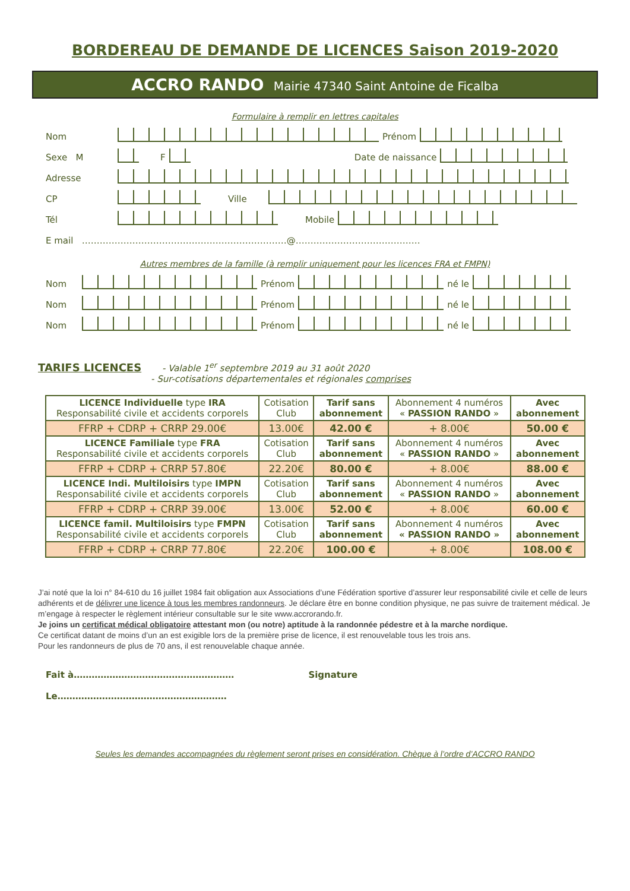BORDEREAU DE DEMANDE DE LICENCES Saison 2019-2020
ACCRO RANDO Mairie 47340 Saint Antoine de Ficalba
Formulaire à remplir en lettres capitales
Nom Prénom
Sexe M F Date de naissance
Adresse
CP Ville
Tél Mobile
E mail ……………………………………………………………@……………………………………
Autres membres de la famille (à remplir uniquement pour les licences FRA et FMPN)
Nom Prénom né le
Nom Prénom né le
Nom Prénom né le
TARIFS LICENCES - Valable 1<sup>er</sup> septembre 2019 au 31 août 2020
- Sur-cotisations départementales et régionales comprises
| LICENCE Individuelle type IRA Responsabilité civile et accidents corporels | Cotisation Club | Tarif sans abonnement | Abonnement 4 numéros « PASSION RANDO » | Avec abonnement |
| FFRP + CDRP + CRRP 29.00€ | 13.00€ | 42.00 € | + 8.00€ | 50.00 € |
| LICENCE Familiale type FRA Responsabilité civile et accidents corporels | Cotisation Club | Tarif sans abonnement | Abonnement 4 numéros « PASSION RANDO » | Avec abonnement |
| FFRP + CDRP + CRRP 57.80€ | 22.20€ | 80.00 € | + 8.00€ | 88.00 € |
| LICENCE Indi. Multiloisirs type IMPN Responsabilité civile et accidents corporels | Cotisation Club | Tarif sans abonnement | Abonnement 4 numéros « PASSION RANDO » | Avec abonnement |
| FFRP + CDRP + CRRP 39.00€ | 13.00€ | 52.00 € | + 8.00€ | 60.00 € |
| LICENCE famil. Multiloisirs type FMPN Responsabilité civile et accidents corporels | Cotisation Club | Tarif sans abonnement | Abonnement 4 numéros « PASSION RANDO » | Avec abonnement |
| FFRP + CDRP + CRRP 77.80€ | 22.20€ | 100.00 € | + 8.00€ | 108.00 € |
J’ai noté que la loi n° 84-610 du 16 juillet 1984 fait obligation aux Associations d’une Fédération sportive d’assurer leur responsabilité civile et celle de leurs adhérents et de délivrer une licence à tous les membres randonneurs. Je déclare être en bonne condition physique, ne pas suivre de traitement médical. Je m’engage à respecter le règlement intérieur consultable sur le site www.accrorando.fr.
Je joins un certificat médical obligatoire attestant mon (ou notre) aptitude à la randonnée pédestre et à la marche nordique.
Ce certificat datant de moins d’un an est exigible lors de la première prise de licence, il est renouvelable tous les trois ans.
Pour les randonneurs de plus de 70 ans, il est renouvelable chaque année.
Fait à……………………………………………… Signature
Le…………………………………………………
Seules les demandes accompagnées du règlement seront prises en considération. Chèque à l’ordre d’ACCRO RANDO